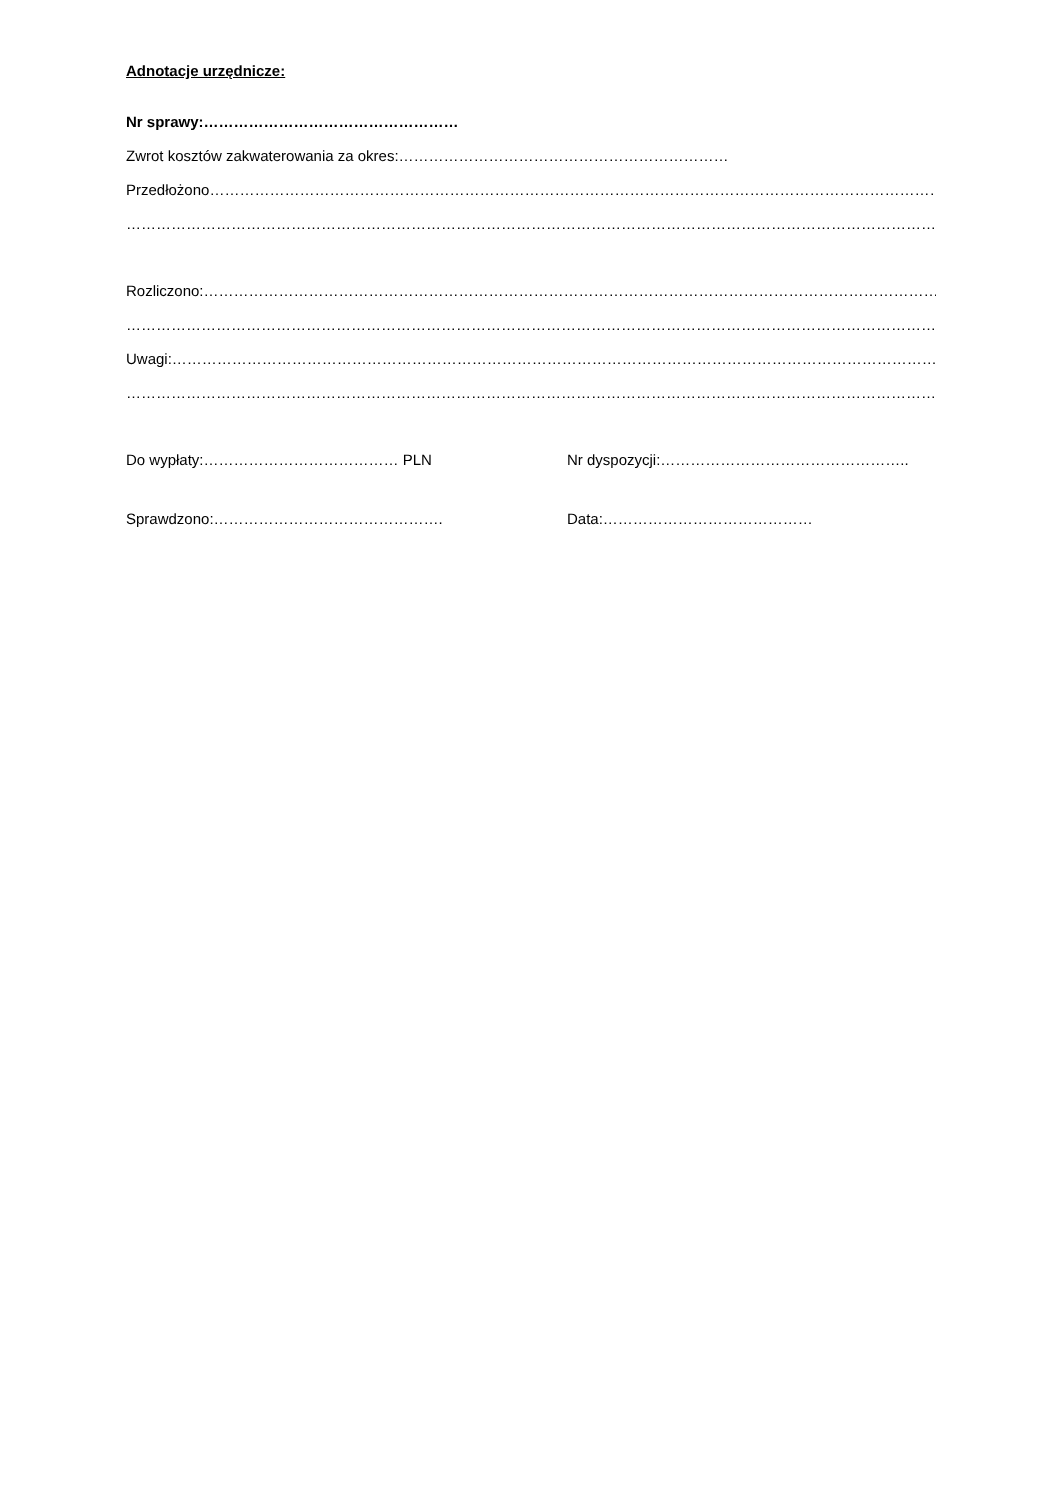Adnotacje urzędnicze:
Nr sprawy:……………………………………………
Zwrot kosztów zakwaterowania za okres:…………………………………………………………
Przedłożono…………………………………………………………………………………………………………………………………………
………………………………………………………………………………………………………………………………………………………
Rozliczono:……………………………………………………………………………………………………………………………………………
………………………………………………………………………………………………………………………………………………………
Uwagi:…………………………………………………………………………………………………………………………………………
……………………………………………………………………………………………………………………………………………………
Do wypłaty:………………………………… PLN Nr dyspozycji:…………………………………………..
Sprawdzono:………………………………………. Data:……………………………………